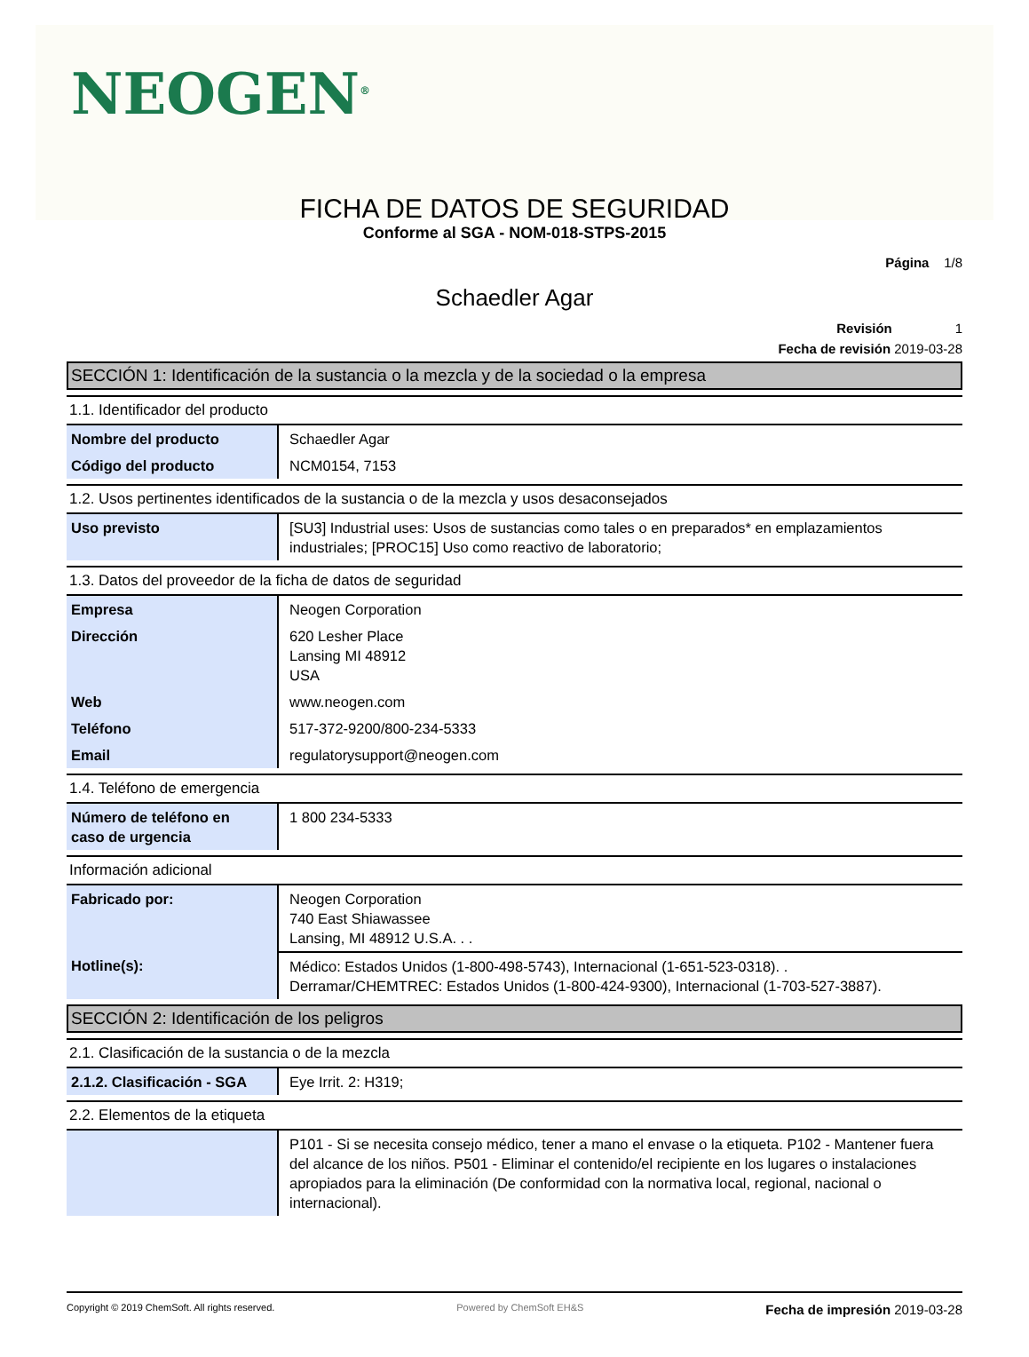NEOGEN<sup>®</sup>
FICHA DE DATOS DE SEGURIDAD
Conforme al SGA - NOM-018-STPS-2015
Página 1/8
Schaedler Agar
Revisión 1
Fecha de revisión 2019-03-28
SECCIÓN 1: Identificación de la sustancia o la mezcla y de la sociedad o la empresa
1.1. Identificador del producto
| Nombre del producto | Schaedler Agar |
| Código del producto | NCM0154, 7153 |
1.2. Usos pertinentes identificados de la sustancia o de la mezcla y usos desaconsejados
| Uso previsto | [SU3] Industrial uses: Usos de sustancias como tales o en preparados* en emplazamientos industriales; [PROC15] Uso como reactivo de laboratorio; |
1.3. Datos del proveedor de la ficha de datos de seguridad
| Empresa | Neogen Corporation |
| Dirección | 620 Lesher Place Lansing MI 48912 USA |
| Web | www.neogen.com |
| Teléfono | 517-372-9200/800-234-5333 |
| Email | regulatorysupport@neogen.com |
1.4. Teléfono de emergencia
| Número de teléfono en caso de urgencia | 1 800 234-5333 |
Información adicional
| Fabricado por: | Neogen Corporation 740 East Shiawassee Lansing, MI 48912 U.S.A. . . |
| Hotline(s): | Médico: Estados Unidos (1-800-498-5743), Internacional (1-651-523-0318). . Derramar/CHEMTREC: Estados Unidos (1-800-424-9300), Internacional (1-703-527-3887). |
SECCIÓN 2: Identificación de los peligros
2.1. Clasificación de la sustancia o de la mezcla
| 2.1.2. Clasificación - SGA | Eye Irrit. 2: H319; |
2.2. Elementos de la etiqueta
| | P101 - Si se necesita consejo médico, tener a mano el envase o la etiqueta. P102 - Mantener fuera del alcance de los niños. P501 - Eliminar el contenido/el recipiente en los lugares o instalaciones apropiados para la eliminación (De conformidad con la normativa local, regional, nacional o internacional). |
Copyright © 2019 ChemSoft. All rights reserved. Powered by ChemSoft EH&S Fecha de impresión 2019-03-28